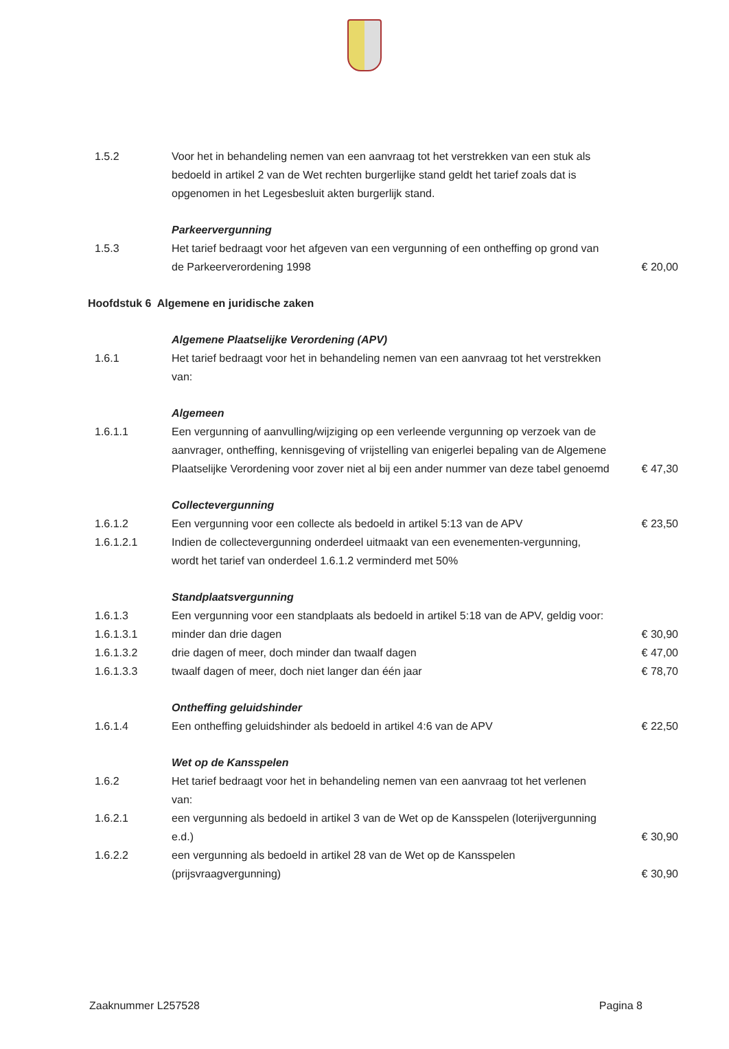| 1.5.2 | Voor het in behandeling nemen van een aanvraag tot het verstrekken van een stuk als bedoeld in artikel 2 van de Wet rechten burgerlijke stand geldt het tarief zoals dat is opgenomen in het Legesbesluit akten burgerlijk stand. | |
| | Parkeervergunning | |
| 1.5.3 | Het tarief bedraagt voor het afgeven van een vergunning of een ontheffing op grond van de Parkeerverordening 1998 | € 20,00 |
| Hoofdstuk 6 Algemene en juridische zaken | | |
| | Algemene Plaatselijke Verordening (APV) | |
| 1.6.1 | Het tarief bedraagt voor het in behandeling nemen van een aanvraag tot het verstrekken van: | |
| | Algemeen | |
| 1.6.1.1 | Een vergunning of aanvulling/wijziging op een verleende vergunning op verzoek van de aanvrager, ontheffing, kennisgeving of vrijstelling van enigerlei bepaling van de Algemene Plaatselijke Verordening voor zover niet al bij een ander nummer van deze tabel genoemd | € 47,30 |
| | Collectevergunning | |
| 1.6.1.2 | Een vergunning voor een collecte als bedoeld in artikel 5:13 van de APV | € 23,50 |
| 1.6.1.2.1 | Indien de collectevergunning onderdeel uitmaakt van een evenementen-vergunning, wordt het tarief van onderdeel 1.6.1.2 verminderd met 50% | |
| | Standplaatsvergunning | |
| 1.6.1.3 | Een vergunning voor een standplaats als bedoeld in artikel 5:18 van de APV, geldig voor: | |
| 1.6.1.3.1 | minder dan drie dagen | € 30,90 |
| 1.6.1.3.2 | drie dagen of meer, doch minder dan twaalf dagen | € 47,00 |
| 1.6.1.3.3 | twaalf dagen of meer, doch niet langer dan één jaar | € 78,70 |
| | Ontheffing geluidshinder | |
| 1.6.1.4 | Een ontheffing geluidshinder als bedoeld in artikel 4:6 van de APV | € 22,50 |
| | Wet op de Kansspelen | |
| 1.6.2 | Het tarief bedraagt voor het in behandeling nemen van een aanvraag tot het verlenen van: | |
| 1.6.2.1 | een vergunning als bedoeld in artikel 3 van de Wet op de Kansspelen (loterijvergunning e.d.) | € 30,90 |
| 1.6.2.2 | een vergunning als bedoeld in artikel 28 van de Wet op de Kansspelen (prijsvraagvergunning) | € 30,90 |
Zaaknummer L257528 Pagina 8